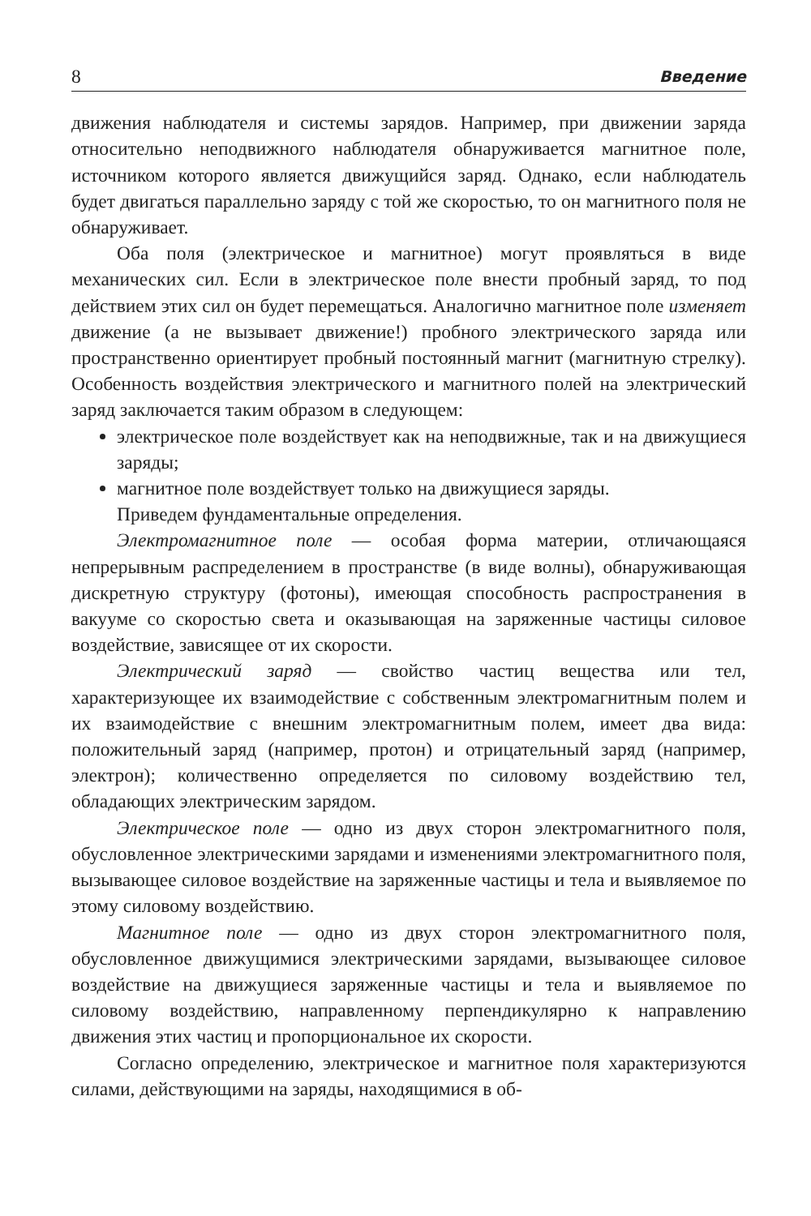8 Введение
движения наблюдателя и системы зарядов. Например, при движении заряда относительно неподвижного наблюдателя обнаруживается магнитное поле, источником которого является движущийся заряд. Однако, если наблюдатель будет двигаться параллельно заряду с той же скоростью, то он магнитного поля не обнаруживает.
Оба поля (электрическое и магнитное) могут проявляться в виде механических сил. Если в электрическое поле внести пробный заряд, то под действием этих сил он будет перемещаться. Аналогично магнитное поле изменяет движение (а не вызывает движение!) пробного электрического заряда или пространственно ориентирует пробный постоянный магнит (магнитную стрелку). Особенность воздействия электрического и магнитного полей на электрический заряд заключается таким образом в следующем:
электрическое поле воздействует как на неподвижные, так и на движущиеся заряды;
магнитное поле воздействует только на движущиеся заряды.
Приведем фундаментальные определения.
Электромагнитное поле — особая форма материи, отличающаяся непрерывным распределением в пространстве (в виде волны), обнаруживающая дискретную структуру (фотоны), имеющая способность распространения в вакууме со скоростью света и оказывающая на заряженные частицы силовое воздействие, зависящее от их скорости.
Электрический заряд — свойство частиц вещества или тел, характеризующее их взаимодействие с собственным электромагнитным полем и их взаимодействие с внешним электромагнитным полем, имеет два вида: положительный заряд (например, протон) и отрицательный заряд (например, электрон); количественно определяется по силовому воздействию тел, обладающих электрическим зарядом.
Электрическое поле — одно из двух сторон электромагнитного поля, обусловленное электрическими зарядами и изменениями электромагнитного поля, вызывающее силовое воздействие на заряженные частицы и тела и выявляемое по этому силовому воздействию.
Магнитное поле — одно из двух сторон электромагнитного поля, обусловленное движущимися электрическими зарядами, вызывающее силовое воздействие на движущиеся заряженные частицы и тела и выявляемое по силовому воздействию, направленному перпендикулярно к направлению движения этих частиц и пропорциональное их скорости.
Согласно определению, электрическое и магнитное поля характеризуются силами, действующими на заряды, находящимися в об-